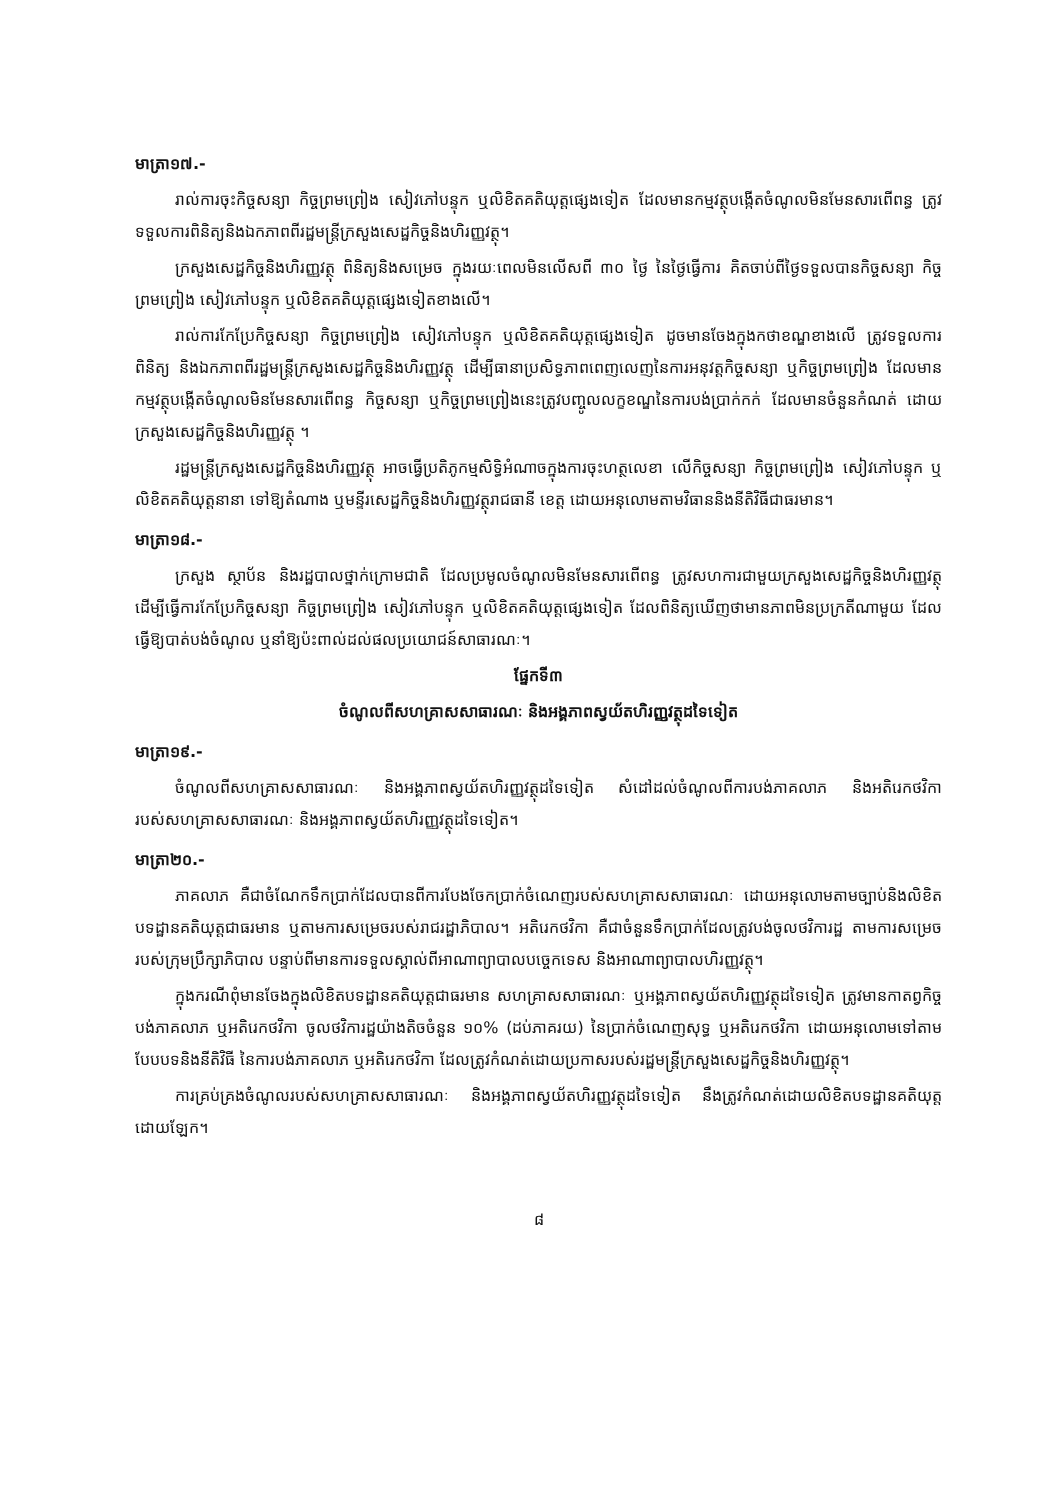មាត្រា១៧.-
រាល់ការចុះកិច្ចសន្យា កិច្ចព្រមព្រៀង សៀវភៅបន្ទុក ឬលិខិតគតិយុត្តផ្សេងទៀត ដែលមានកម្មវត្ថុបង្កើតចំណូលមិនមែនសារពើពន្ធ ត្រូវទទួលការពិនិត្យនិងឯកភាពពីរដ្ឋមន្ត្រីក្រសួងសេដ្ឋកិច្ចនិងហិរញ្ញវត្ថុ។
ក្រសួងសេដ្ឋកិច្ចនិងហិរញ្ញវត្ថុ ពិនិត្យនិងសម្រេច ក្នុងរយៈពេលមិនលើសពី ៣០ ថ្ងៃ នៃថ្ងៃធ្វើការ គិតចាប់ពីថ្ងៃទទួលបានកិច្ចសន្យា កិច្ចព្រមព្រៀង សៀវភៅបន្ទុក ឬលិខិតគតិយុត្តផ្សេងទៀតខាងលើ។
រាល់ការកែប្រែកិច្ចសន្យា កិច្ចព្រមព្រៀង សៀវភៅបន្ទុក ឬលិខិតគតិយុត្តផ្សេងទៀត ដូចមានចែងក្នុងកថាខណ្ឌខាងលើ ត្រូវទទួលការពិនិត្យ និងឯកភាពពីរដ្ឋមន្ត្រីក្រសួងសេដ្ឋកិច្ចនិងហិរញ្ញវត្ថុ ដើម្បីធានាប្រសិទ្ធភាពពេញលេញនៃការអនុវត្តកិច្ចសន្យា ឬកិច្ចព្រមព្រៀង ដែលមានកម្មវត្ថុបង្កើតចំណូលមិនមែនសារពើពន្ធ កិច្ចសន្យា ឬកិច្ចព្រមព្រៀងនេះត្រូវបញ្ចូលលក្ខខណ្ឌនៃការបង់ប្រាក់កក់ ដែលមានចំនួនកំណត់ ដោយក្រសួងសេដ្ឋកិច្ចនិងហិរញ្ញវត្ថុ ។
រដ្ឋមន្ត្រីក្រសួងសេដ្ឋកិច្ចនិងហិរញ្ញវត្ថុ អាចធ្វើប្រតិភូកម្មសិទ្ធិអំណាចក្នុងការចុះហត្ថលេខា លើកិច្ចសន្យា កិច្ចព្រមព្រៀង សៀវភៅបន្ទុក ឬលិខិតគតិយុត្តនានា ទៅឱ្យតំណាង ឬមន្ទីរសេដ្ឋកិច្ចនិងហិរញ្ញវត្ថុរាជធានី ខេត្ត ដោយអនុលោមតាមវិធាននិងនីតិវិធីជាធរមាន។
មាត្រា១៨.-
ក្រសួង ស្ថាប័ន និងរដ្ឋបាលថ្នាក់ក្រោមជាតិ ដែលប្រមូលចំណូលមិនមែនសារពើពន្ធ ត្រូវសហការជាមួយក្រសួងសេដ្ឋកិច្ចនិងហិរញ្ញវត្ថុ ដើម្បីធ្វើការកែប្រែកិច្ចសន្យា កិច្ចព្រមព្រៀង សៀវភៅបន្ទុក ឬលិខិតគតិយុត្តផ្សេងទៀត ដែលពិនិត្យឃើញថាមានភាពមិនប្រក្រតីណាមួយ ដែលធ្វើឱ្យបាត់បង់ចំណូល ឬនាំឱ្យប៉ះពាល់ដល់ផលប្រយោជន៍សាធារណៈ។
ផ្នែកទី៣
ចំណូលពីសហគ្រាសសាធារណៈ និងអង្គភាពស្វយ័តហិរញ្ញវត្ថុដទៃទៀត
មាត្រា១៩.-
ចំណូលពីសហគ្រាសសាធារណៈ និងអង្គភាពស្វយ័តហិរញ្ញវត្ថុដទៃទៀត សំដៅដល់ចំណូលពីការបង់ភាគលាភ និងអតិរេកថវិការបស់សហគ្រាសសាធារណៈ និងអង្គភាពស្វយ័តហិរញ្ញវត្ថុដទៃទៀត។
មាត្រា២០.-
ភាគលាភ គឺជាចំណែកទឹកប្រាក់ដែលបានពីការបែងចែកប្រាក់ចំណេញរបស់សហគ្រាសសាធារណៈ ដោយអនុលោមតាមច្បាប់និងលិខិតបទដ្ឋានគតិយុត្តជាធរមាន ឬតាមការសម្រេចរបស់រាជរដ្ឋាភិបាល។ អតិរេកថវិកា គឺជាចំនួនទឹកប្រាក់ដែលត្រូវបង់ចូលថវិការដ្ឋ តាមការសម្រេចរបស់ក្រុមប្រឹក្សាភិបាល បន្ទាប់ពីមានការទទួលស្គាល់ពីអាណាព្យាបាលបច្ចេកទេស និងអាណាព្យាបាលហិរញ្ញវត្ថុ។
ក្នុងករណីពុំមានចែងក្នុងលិខិតបទដ្ឋានគតិយុត្តជាធរមាន សហគ្រាសសាធារណៈ ឬអង្គភាពស្វយ័តហិរញ្ញវត្ថុដទៃទៀត ត្រូវមានកាតព្វកិច្ចបង់ភាគលាភ ឬអតិរេកថវិកា ចូលថវិការដ្ឋយ៉ាងតិចចំនួន ១០% (ដប់ភាគរយ) នៃប្រាក់ចំណេញសុទ្ធ ឬអតិរេកថវិកា ដោយអនុលោមទៅតាមបែបបទនិងនីតិវិធី នៃការបង់ភាគលាភ ឬអតិរេកថវិកា ដែលត្រូវកំណត់ដោយប្រកាសរបស់រដ្ឋមន្ត្រីក្រសួងសេដ្ឋកិច្ចនិងហិរញ្ញវត្ថុ។
ការគ្រប់គ្រងចំណូលរបស់សហគ្រាសសាធារណៈ និងអង្គភាពស្វយ័តហិរញ្ញវត្ថុដទៃទៀត នឹងត្រូវកំណត់ដោយលិខិតបទដ្ឋានគតិយុត្តដោយឡែក។
៨